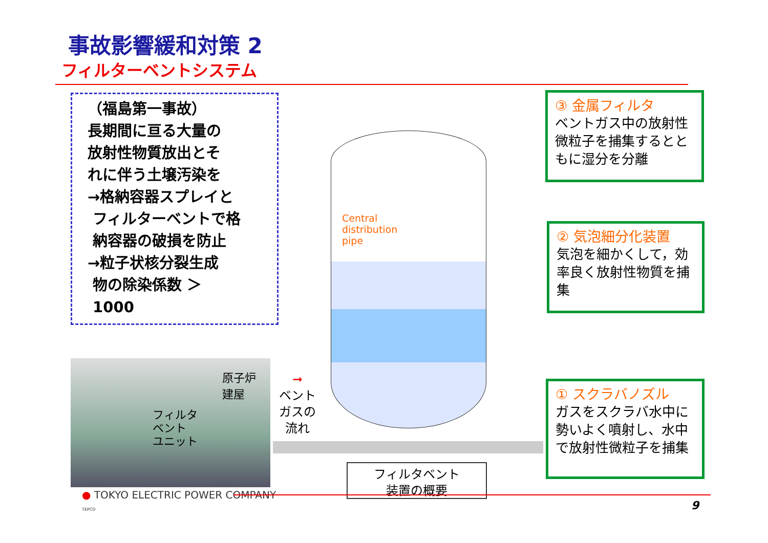事故影響緩和対策 2
フィルターベントシステム
（福島第一事故）
長期間に亘る大量の
放射性物質放出とそ
れに伴う土壌汚染を
→格納容器スプレイと
フィルターベントで格
納容器の破損を防止
→粒子状核分裂生成
物の除染係数 ＞
1000
原子炉
建屋
フィルタ
ベント
ユニット
➞
ベント
ガスの
流れ
Central
distribution
pipe
③ 金属フィルタ
ベントガス中の放射性微粒子を捕集するとともに湿分を分離
② 気泡細分化装置
気泡を細かくして，効率良く放射性物質を捕集
① スクラバノズル
ガスをスクラバ水中に勢いよく噴射し、水中で放射性微粒子を捕集
フィルタベント
装置の概要
● TOKYO ELECTRIC POWER COMPANY
TEPCO
9